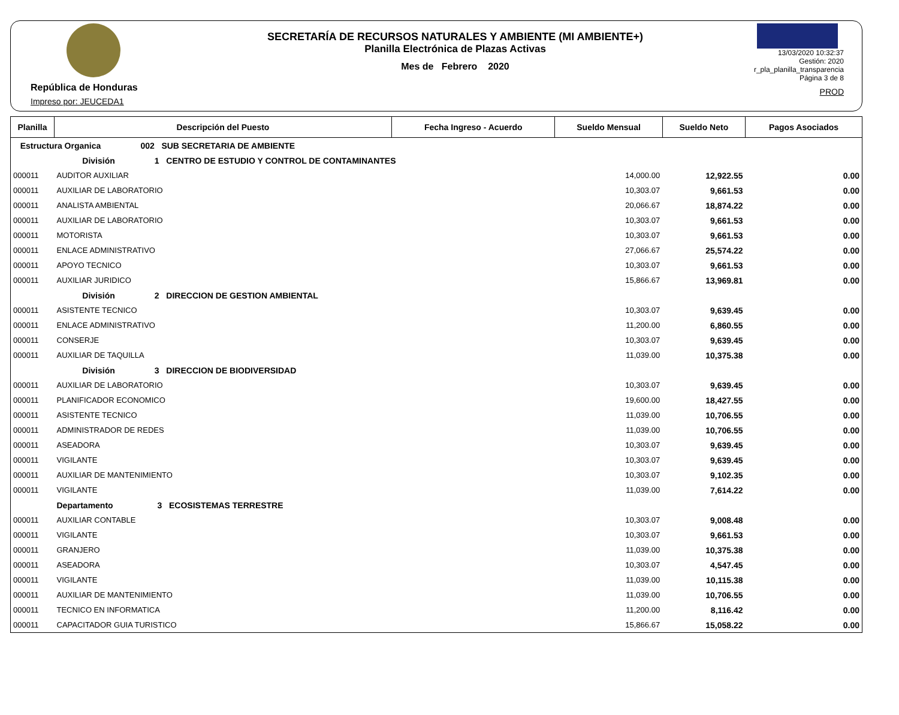República de Honduras
Impreso por: JEUCEDA1
SECRETARÍA DE RECURSOS NATURALES Y AMBIENTE (MI AMBIENTE+)
Planilla Electrónica de Plazas Activas
Mes de Febrero 2020
13/03/2020 10:32:37
Gestión: 2020
r_pla_planilla_transparencia
Página 3 de 8
PROD
| Planilla | Descripción del Puesto | Fecha Ingreso - Acuerdo | Sueldo Mensual | Sueldo Neto | Pagos Asociados |
| --- | --- | --- | --- | --- | --- |
| Estructura Organica 002 SUB SECRETARIA DE AMBIENTE | | | | | |
| | División 1 CENTRO DE ESTUDIO Y CONTROL DE CONTAMINANTES | | | | |
| 000011 | AUDITOR AUXILIAR | | 14,000.00 | 12,922.55 | 0.00 |
| 000011 | AUXILIAR DE LABORATORIO | | 10,303.07 | 9,661.53 | 0.00 |
| 000011 | ANALISTA AMBIENTAL | | 20,066.67 | 18,874.22 | 0.00 |
| 000011 | AUXILIAR DE LABORATORIO | | 10,303.07 | 9,661.53 | 0.00 |
| 000011 | MOTORISTA | | 10,303.07 | 9,661.53 | 0.00 |
| 000011 | ENLACE ADMINISTRATIVO | | 27,066.67 | 25,574.22 | 0.00 |
| 000011 | APOYO TECNICO | | 10,303.07 | 9,661.53 | 0.00 |
| 000011 | AUXILIAR JURIDICO | | 15,866.67 | 13,969.81 | 0.00 |
| | División 2 DIRECCION DE GESTION AMBIENTAL | | | | |
| 000011 | ASISTENTE TECNICO | | 10,303.07 | 9,639.45 | 0.00 |
| 000011 | ENLACE ADMINISTRATIVO | | 11,200.00 | 6,860.55 | 0.00 |
| 000011 | CONSERJE | | 10,303.07 | 9,639.45 | 0.00 |
| 000011 | AUXILIAR DE TAQUILLA | | 11,039.00 | 10,375.38 | 0.00 |
| | División 3 DIRECCION DE BIODIVERSIDAD | | | | |
| 000011 | AUXILIAR DE LABORATORIO | | 10,303.07 | 9,639.45 | 0.00 |
| 000011 | PLANIFICADOR ECONOMICO | | 19,600.00 | 18,427.55 | 0.00 |
| 000011 | ASISTENTE TECNICO | | 11,039.00 | 10,706.55 | 0.00 |
| 000011 | ADMINISTRADOR DE REDES | | 11,039.00 | 10,706.55 | 0.00 |
| 000011 | ASEADORA | | 10,303.07 | 9,639.45 | 0.00 |
| 000011 | VIGILANTE | | 10,303.07 | 9,639.45 | 0.00 |
| 000011 | AUXILIAR DE MANTENIMIENTO | | 10,303.07 | 9,102.35 | 0.00 |
| 000011 | VIGILANTE | | 11,039.00 | 7,614.22 | 0.00 |
| | Departamento 3 ECOSISTEMAS TERRESTRE | | | | |
| 000011 | AUXILIAR CONTABLE | | 10,303.07 | 9,008.48 | 0.00 |
| 000011 | VIGILANTE | | 10,303.07 | 9,661.53 | 0.00 |
| 000011 | GRANJERO | | 11,039.00 | 10,375.38 | 0.00 |
| 000011 | ASEADORA | | 10,303.07 | 4,547.45 | 0.00 |
| 000011 | VIGILANTE | | 11,039.00 | 10,115.38 | 0.00 |
| 000011 | AUXILIAR DE MANTENIMIENTO | | 11,039.00 | 10,706.55 | 0.00 |
| 000011 | TECNICO EN INFORMATICA | | 11,200.00 | 8,116.42 | 0.00 |
| 000011 | CAPACITADOR GUIA TURISTICO | | 15,866.67 | 15,058.22 | 0.00 |